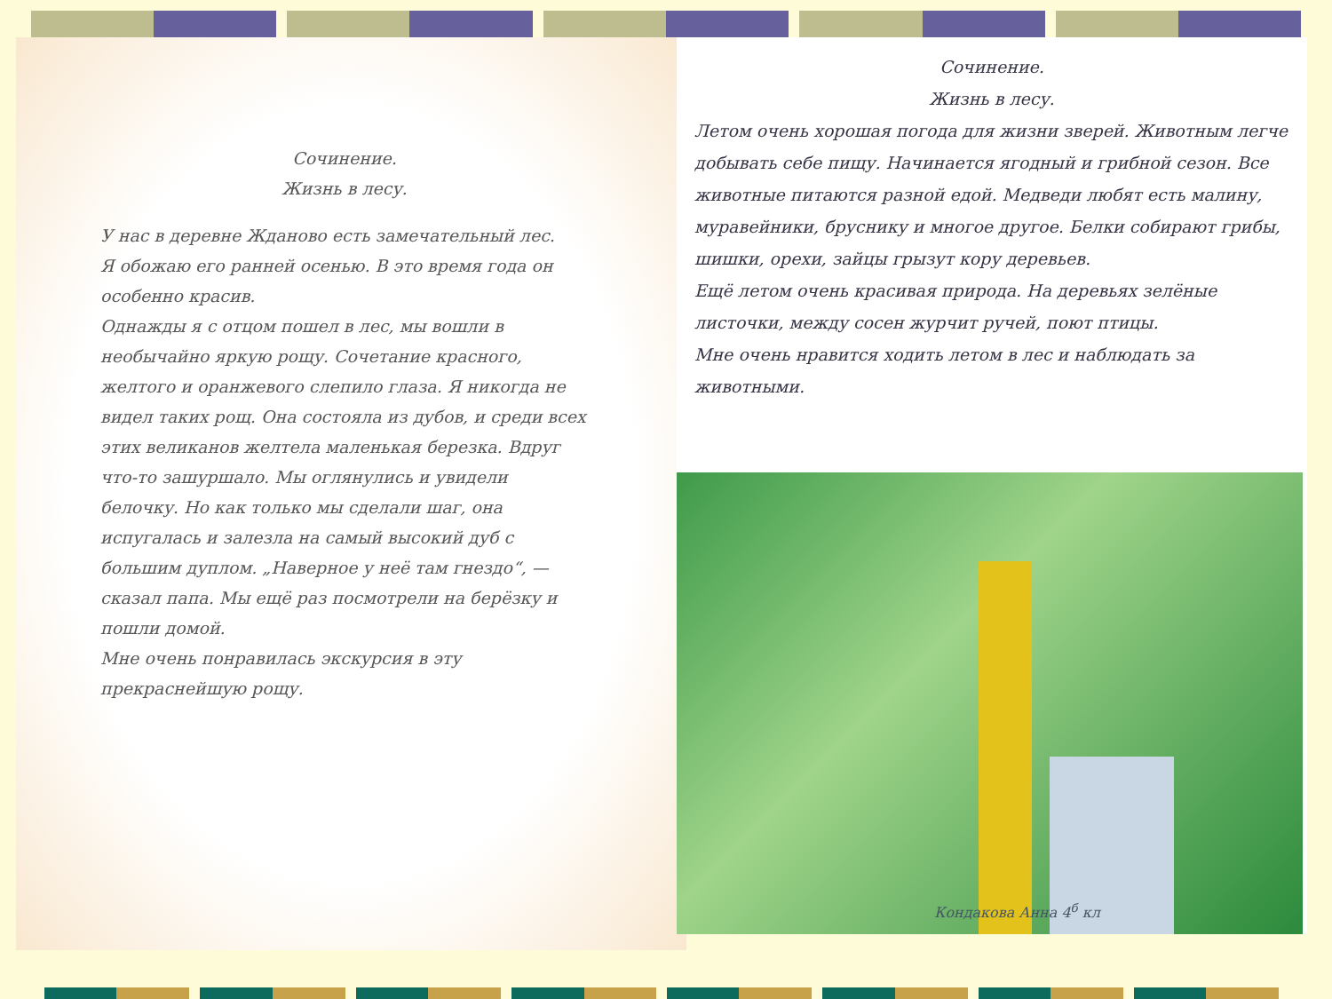Сочинение.
Жизнь в лесу.
У нас в деревне Жданово есть замечательный лес.
Я обожаю его ранней осенью. В это время года он особенно красив.
Однажды я с отцом пошел в лес, мы вошли в необычайно яркую рощу. Сочетание красного, желтого и оранжевого слепило глаза. Я никогда не видел таких рощ. Она состояла из дубов, и среди всех этих великанов желтела маленькая березка. Вдруг что-то зашуршало. Мы оглянулись и увидели белочку. Но как только мы сделали шаг, она испугалась и залезла на самый высокий дуб с большим дуплом. „Наверное у неё там гнездо“, — сказал папа. Мы ещё раз посмотрели на берёзку и пошли домой.
Мне очень понравилась экскурсия в эту прекраснейшую рощу.
Сочинение.
Жизнь в лесу.
Летом очень хорошая погода для жизни зверей. Животным легче добывать себе пищу. Начинается ягодный и грибной сезон. Все животные питаются разной едой. Медведи любят есть малину, муравейники, бруснику и многое другое. Белки собирают грибы, шишки, орехи, зайцы грызут кору деревьев.
Ещё летом очень красивая природа. На деревьях зелёные листочки, между сосен журчит ручей, поют птицы.
Мне очень нравится ходить летом в лес и наблюдать за животными.
Кондакова Анна 4<sup>б</sup> кл